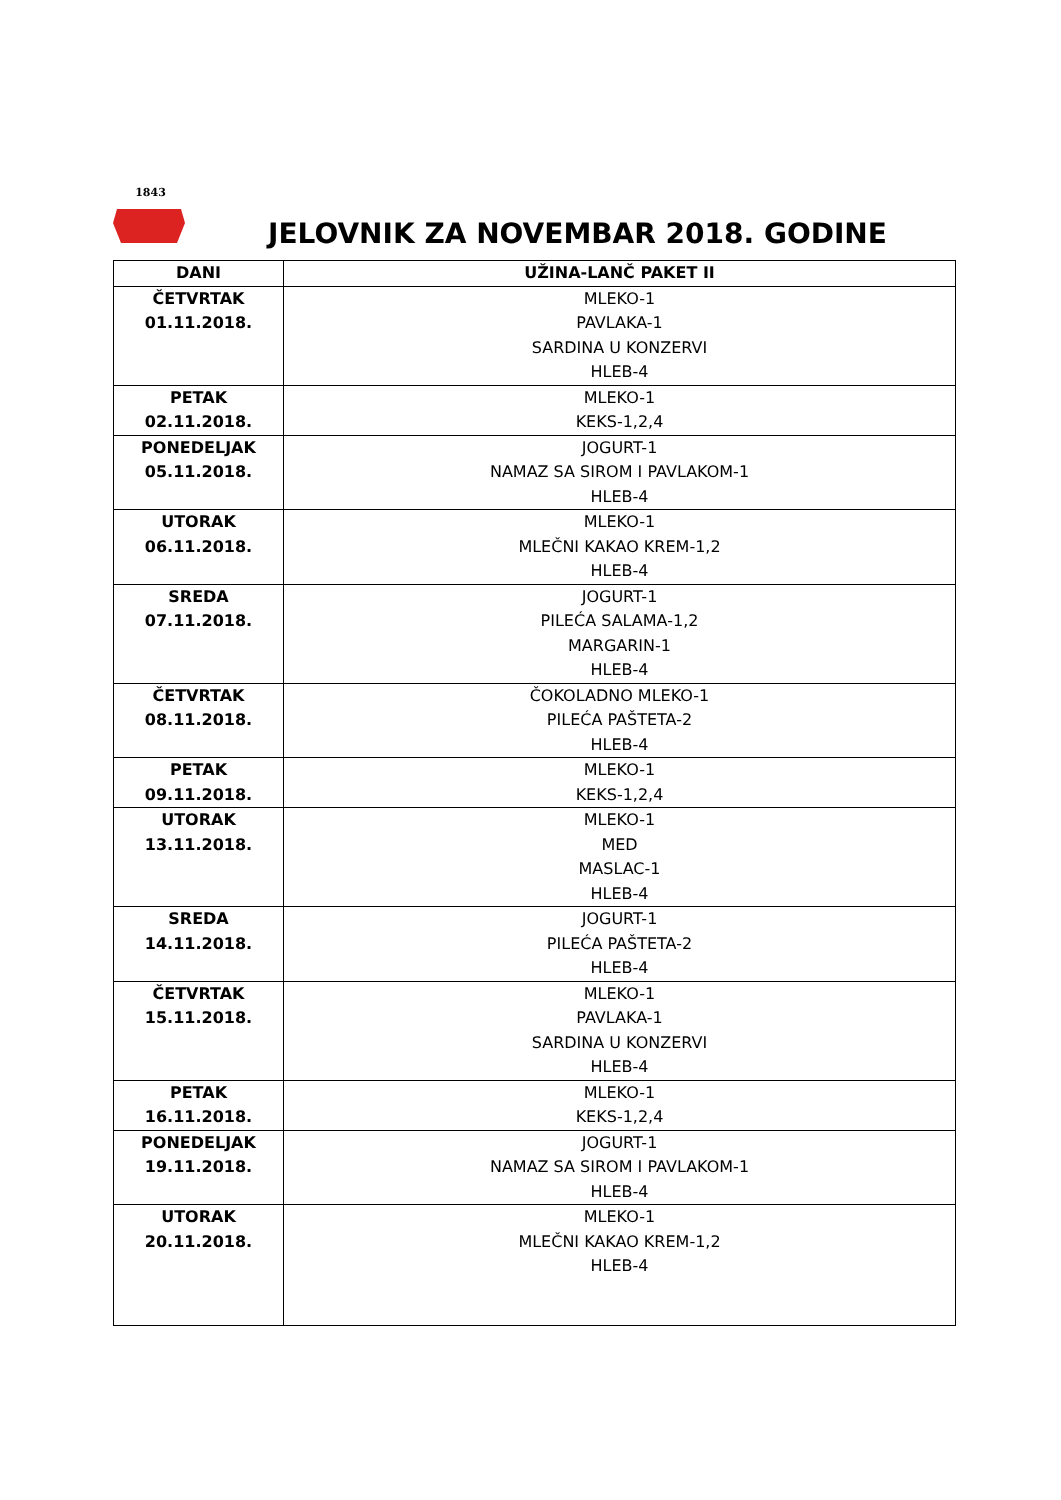1843
JELOVNIK ZA NOVEMBAR 2018. GODINE
| DANI | UŽINA-LANČ PAKET II |
| --- | --- |
| ČETVRTAK 01.11.2018. | MLEKO-1 PAVLAKA-1 SARDINA U KONZERVI HLEB-4 |
| PETAK 02.11.2018. | MLEKO-1 KEKS-1,2,4 |
| PONEDELJAK 05.11.2018. | JOGURT-1 NAMAZ SA SIROM I PAVLAKOM-1 HLEB-4 |
| UTORAK 06.11.2018. | MLEKO-1 MLEČNI KAKAO KREM-1,2 HLEB-4 |
| SREDA 07.11.2018. | JOGURT-1 PILEĆA SALAMA-1,2 MARGARIN-1 HLEB-4 |
| ČETVRTAK 08.11.2018. | ČOKOLADNO MLEKO-1 PILEĆA PAŠTETA-2 HLEB-4 |
| PETAK 09.11.2018. | MLEKO-1 KEKS-1,2,4 |
| UTORAK 13.11.2018. | MLEKO-1 MED MASLAC-1 HLEB-4 |
| SREDA 14.11.2018. | JOGURT-1 PILEĆA PAŠTETA-2 HLEB-4 |
| ČETVRTAK 15.11.2018. | MLEKO-1 PAVLAKA-1 SARDINA U KONZERVI HLEB-4 |
| PETAK 16.11.2018. | MLEKO-1 KEKS-1,2,4 |
| PONEDELJAK 19.11.2018. | JOGURT-1 NAMAZ SA SIROM I PAVLAKOM-1 HLEB-4 |
| UTORAK 20.11.2018. | MLEKO-1 MLEČNI KAKAO KREM-1,2 HLEB-4 |